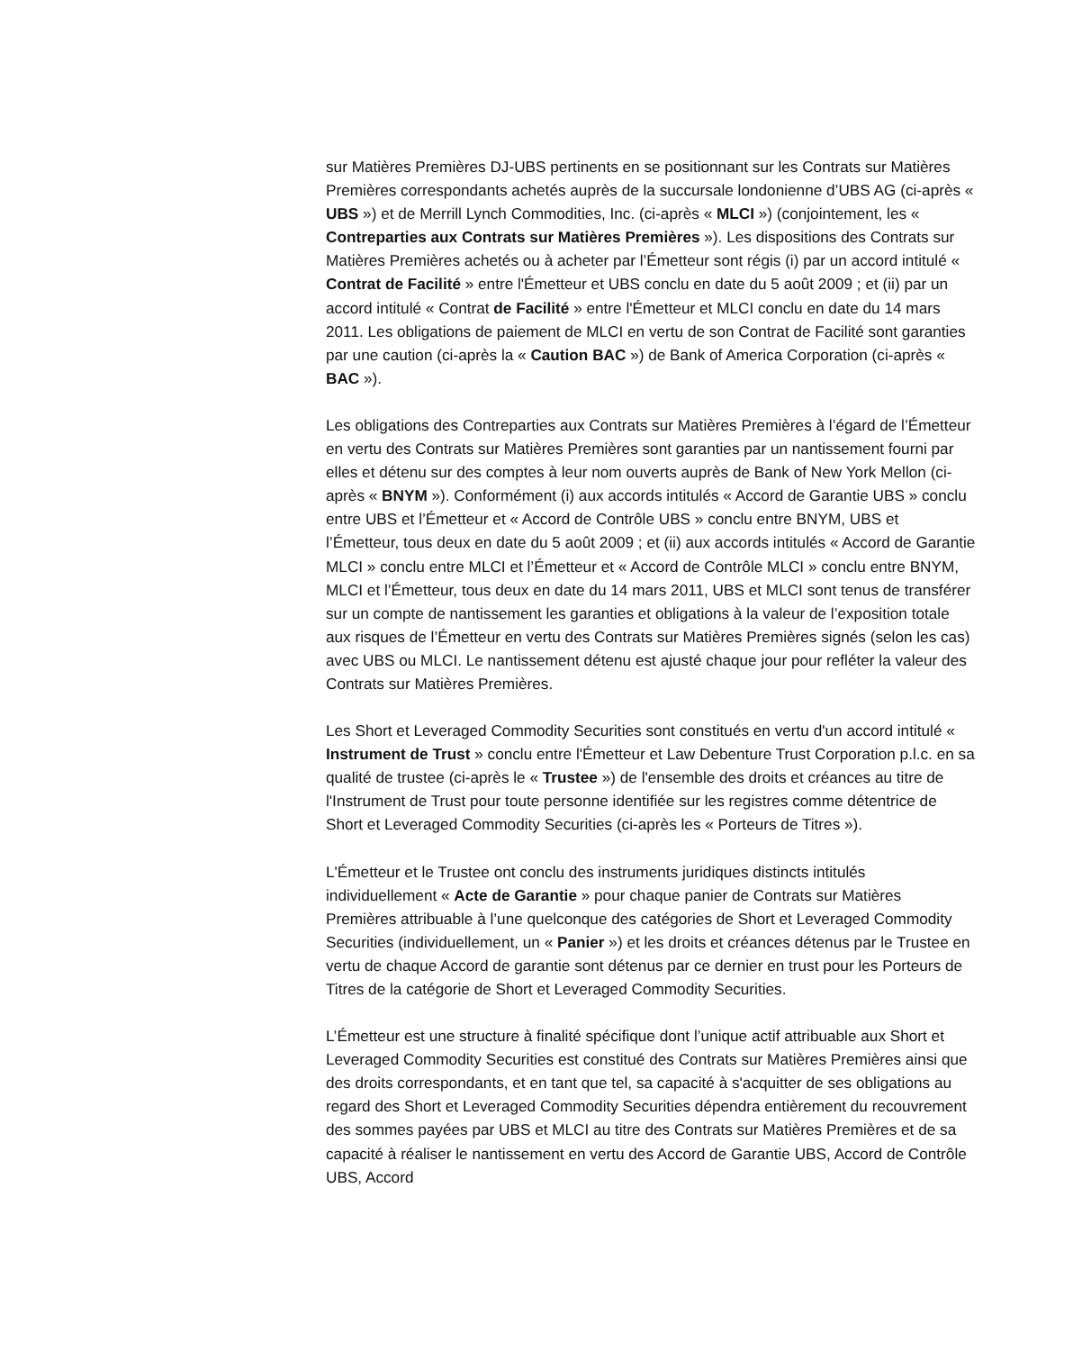sur Matières Premières DJ-UBS pertinents en se positionnant sur les Contrats sur Matières Premières correspondants achetés auprès de la succursale londonienne d’UBS AG (ci-après « UBS ») et de Merrill Lynch Commodities, Inc. (ci-après « MLCI ») (conjointement, les « Contreparties aux Contrats sur Matières Premières »). Les dispositions des Contrats sur Matières Premières achetés ou à acheter par l’Émetteur sont régis (i) par un accord intitulé « Contrat de Facilité » entre l'Émetteur et UBS conclu en date du 5 août 2009 ; et (ii) par un accord intitulé « Contrat de Facilité » entre l'Émetteur et MLCI conclu en date du 14 mars 2011. Les obligations de paiement de MLCI en vertu de son Contrat de Facilité sont garanties par une caution (ci-après la « Caution BAC ») de Bank of America Corporation (ci-après « BAC »).
Les obligations des Contreparties aux Contrats sur Matières Premières à l’égard de l’Émetteur en vertu des Contrats sur Matières Premières sont garanties par un nantissement fourni par elles et détenu sur des comptes à leur nom ouverts auprès de Bank of New York Mellon (ci-après « BNYM »). Conformément (i) aux accords intitulés « Accord de Garantie UBS » conclu entre UBS et l’Émetteur et « Accord de Contrôle UBS » conclu entre BNYM, UBS et l’Émetteur, tous deux en date du 5 août 2009 ; et (ii) aux accords intitulés « Accord de Garantie MLCI » conclu entre MLCI et l’Émetteur et « Accord de Contrôle MLCI » conclu entre BNYM, MLCI et l’Émetteur, tous deux en date du 14 mars 2011, UBS et MLCI sont tenus de transférer sur un compte de nantissement les garanties et obligations à la valeur de l’exposition totale aux risques de l’Émetteur en vertu des Contrats sur Matières Premières signés (selon les cas) avec UBS ou MLCI. Le nantissement détenu est ajusté chaque jour pour refléter la valeur des Contrats sur Matières Premières.
Les Short et Leveraged Commodity Securities sont constitués en vertu d'un accord intitulé « Instrument de Trust » conclu entre l'Émetteur et Law Debenture Trust Corporation p.l.c. en sa qualité de trustee (ci‑après le « Trustee ») de l'ensemble des droits et créances au titre de l'Instrument de Trust pour toute personne identifiée sur les registres comme détentrice de Short et Leveraged Commodity Securities (ci‑après les « Porteurs de Titres »).
L'Émetteur et le Trustee ont conclu des instruments juridiques distincts intitulés individuellement « Acte de Garantie » pour chaque panier de Contrats sur Matières Premières attribuable à l’une quelconque des catégories de Short et Leveraged Commodity Securities (individuellement, un « Panier ») et les droits et créances détenus par le Trustee en vertu de chaque Accord de garantie sont détenus par ce dernier en trust pour les Porteurs de Titres de la catégorie de Short et Leveraged Commodity Securities.
L’Émetteur est une structure à finalité spécifique dont l’unique actif attribuable aux Short et Leveraged Commodity Securities est constitué des Contrats sur Matières Premières ainsi que des droits correspondants, et en tant que tel, sa capacité à s'acquitter de ses obligations au regard des Short et Leveraged Commodity Securities dépendra entièrement du recouvrement des sommes payées par UBS et MLCI au titre des Contrats sur Matières Premières et de sa capacité à réaliser le nantissement en vertu des Accord de Garantie UBS, Accord de Contrôle UBS, Accord